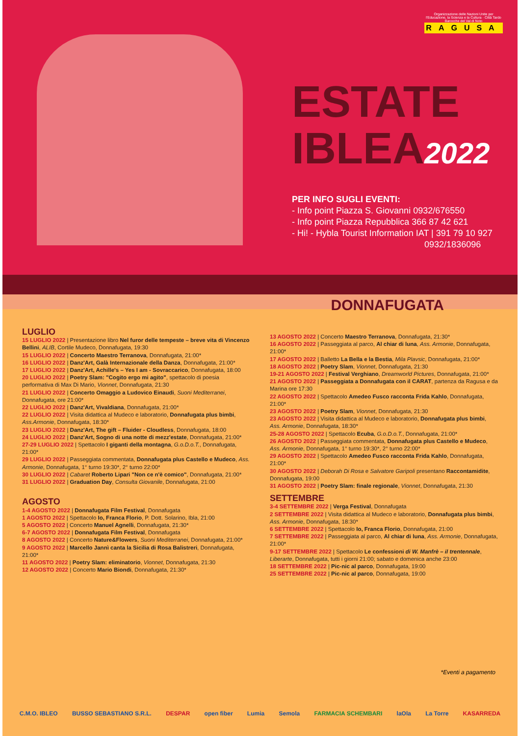Organizzazione delle Nazioni Unite per l'Educazione, la Scienza e la Cultura · Città Tardo Barocche del Val di Noto
RAGUSA
ESTATE
IBLEA2022
PER INFO SUGLI EVENTI:
- Info point Piazza S. Giovanni 0932/676550
- Info point Piazza Repubblica 366 87 42 621
- Hi! - Hybla Tourist Information IAT | 391 79 10 927
0932/1836096
DONNAFUGATA
LUGLIO
15 LUGLIO 2022 | Presentazione libro Nel furor delle tempeste – breve vita di Vincenzo Bellini, ALIB, Cortile Mudeco, Donnafugata, 19:30
15 LUGLIO 2022 | Concerto Maestro Terranova, Donnafugata, 21:00*
16 LUGLIO 2022 | Danz'Art, Galà Internazionale della Danza, Donnafugata, 21:00*
17 LUGLIO 2022 | Danz'Art, Achille's – Yes I am - Sovraccarico, Donnafugata, 18:00
20 LUGLIO 2022 | Poetry Slam: "Cogito ergo mi agito", spettacolo di poesia performativa di Max Di Mario, Vionnet, Donnafugata, 21:30
21 LUGLIO 2022 | Concerto Omaggio a Ludovico Einaudi, Suoni Mediterranei, Donnafugata, ore 21:00*
22 LUGLIO 2022 | Danz'Art, Vivaldiana, Donnafugata, 21:00*
22 LUGLIO 2022 | Visita didattica al Mudeco e laboratorio, Donnafugata plus bimbi, Ass.Armonie, Donnafugata, 18:30*
23 LUGLIO 2022 | Danz'Art, The gift – Fluider - Cloudless, Donnafugata, 18:00
24 LUGLIO 2022 | Danz'Art, Sogno di una notte di mezz'estate, Donnafugata, 21:00*
27-29 LUGLIO 2022 | Spettacolo I giganti della montagna, G.o.D.o.T., Donnafugata, 21:00*
29 LUGLIO 2022 | Passeggiata commentata, Donnafugata plus Castello e Mudeco, Ass. Armonie, Donnafugata, 1° turno 19:30*, 2° turno 22:00*
30 LUGLIO 2022 | Cabaret Roberto Lipari "Non ce n'è comico", Donnafugata, 21:00*
31 LUGLIO 2022 | Graduation Day, Consulta Giovanile, Donnafugata, 21:00
AGOSTO
1-4 AGOSTO 2022 | Donnafugata Film Festival, Donnafugata
1 AGOSTO 2022 | Spettacolo Io, Franca Florio, P. Dott. Solarino, Ibla, 21:00
5 AGOSTO 2022 | Concerto Manuel Agnelli, Donnafugata, 21:30*
6-7 AGOSTO 2022 | Donnafugata Film Festival, Donnafugata
8 AGOSTO 2022 | Concerto Nature&Flowers, Suoni Mediterranei, Donnafugata, 21:00*
9 AGOSTO 2022 | Marcello Jannì canta la Sicilia di Rosa Balistreri, Donnafugata, 21:00*
11 AGOSTO 2022 | Poetry Slam: eliminatorio, Vionnet, Donnafugata, 21:30
12 AGOSTO 2022 | Concerto Mario Biondi, Donnafugata, 21:30*
13 AGOSTO 2022 | Concerto Maestro Terranova, Donnafugata, 21:30*
16 AGOSTO 2022 | Passeggiata al parco, Al chiar di luna, Ass. Armonie, Donnafugata, 21:00*
17 AGOSTO 2022 | Balletto La Bella e la Bestia, Mila Plavsic, Donnafugata, 21:00*
18 AGOSTO 2022 | Poetry Slam, Vionnet, Donnafugata, 21:30
19-21 AGOSTO 2022 | Festival Verghiano, Dreamworld Pictures, Donnafugata, 21:00*
21 AGOSTO 2022 | Passeggiata a Donnafugata con il CARAT, partenza da Ragusa e da Marina ore 17:30
22 AGOSTO 2022 | Spettacolo Amedeo Fusco racconta Frida Kahlo, Donnafugata, 21:00*
23 AGOSTO 2022 | Poetry Slam, Vionnet, Donnafugata, 21:30
23 AGOSTO 2022 | Visita didattica al Mudeco e laboratorio, Donnafugata plus bimbi, Ass. Armonie, Donnafugata, 18:30*
25-28 AGOSTO 2022 | Spettacolo Ecuba, G.o.D.o.T., Donnafugata, 21:00*
26 AGOSTO 2022 | Passeggiata commentata, Donnafugata plus Castello e Mudeco, Ass. Armonie, Donnafugata, 1° turno 19:30*, 2° turno 22:00*
29 AGOSTO 2022 | Spettacolo Amedeo Fusco racconta Frida Kahlo, Donnafugata, 21:00*
30 AGOSTO 2022 | Deborah Di Rosa e Salvatore Garipoli presentano Raccontamidite, Donnafugata, 19:00
31 AGOSTO 2022 | Poetry Slam: finale regionale, Vionnet, Donnafugata, 21:30
SETTEMBRE
3-4 SETTEMBRE 2022 | Verga Festival, Donnafugata
2 SETTEMBRE 2022 | Visita didattica al Mudeco e laboratorio, Donnafugata plus bimbi, Ass. Armonie, Donnafugata, 18:30*
6 SETTEMBRE 2022 | Spettacolo Io, Franca Florio, Donnafugata, 21:00
7 SETTEMBRE 2022 | Passeggiata al parco, Al chiar di luna, Ass. Armonie, Donnafugata, 21:00*
9-17 SETTEMBRE 2022 | Spettacolo Le confessioni di W. Manfrè – il trentennale, Liberarte, Donnafugata, tutti i giorni 21:00; sabato e domenica anche 23:00
18 SETTEMBRE 2022 | Pic-nic al parco, Donnafugata, 19:00
25 SETTEMBRE 2022 | Pic-nic al parco, Donnafugata, 19:00
*Eventi a pagamento
C.M.O. IBLEO BUSSO SEBASTIANO S.R.L. DESPAR open fiber Lumia Semola FARMACIA SCHEMBARI laOla La Torre KASARREDA